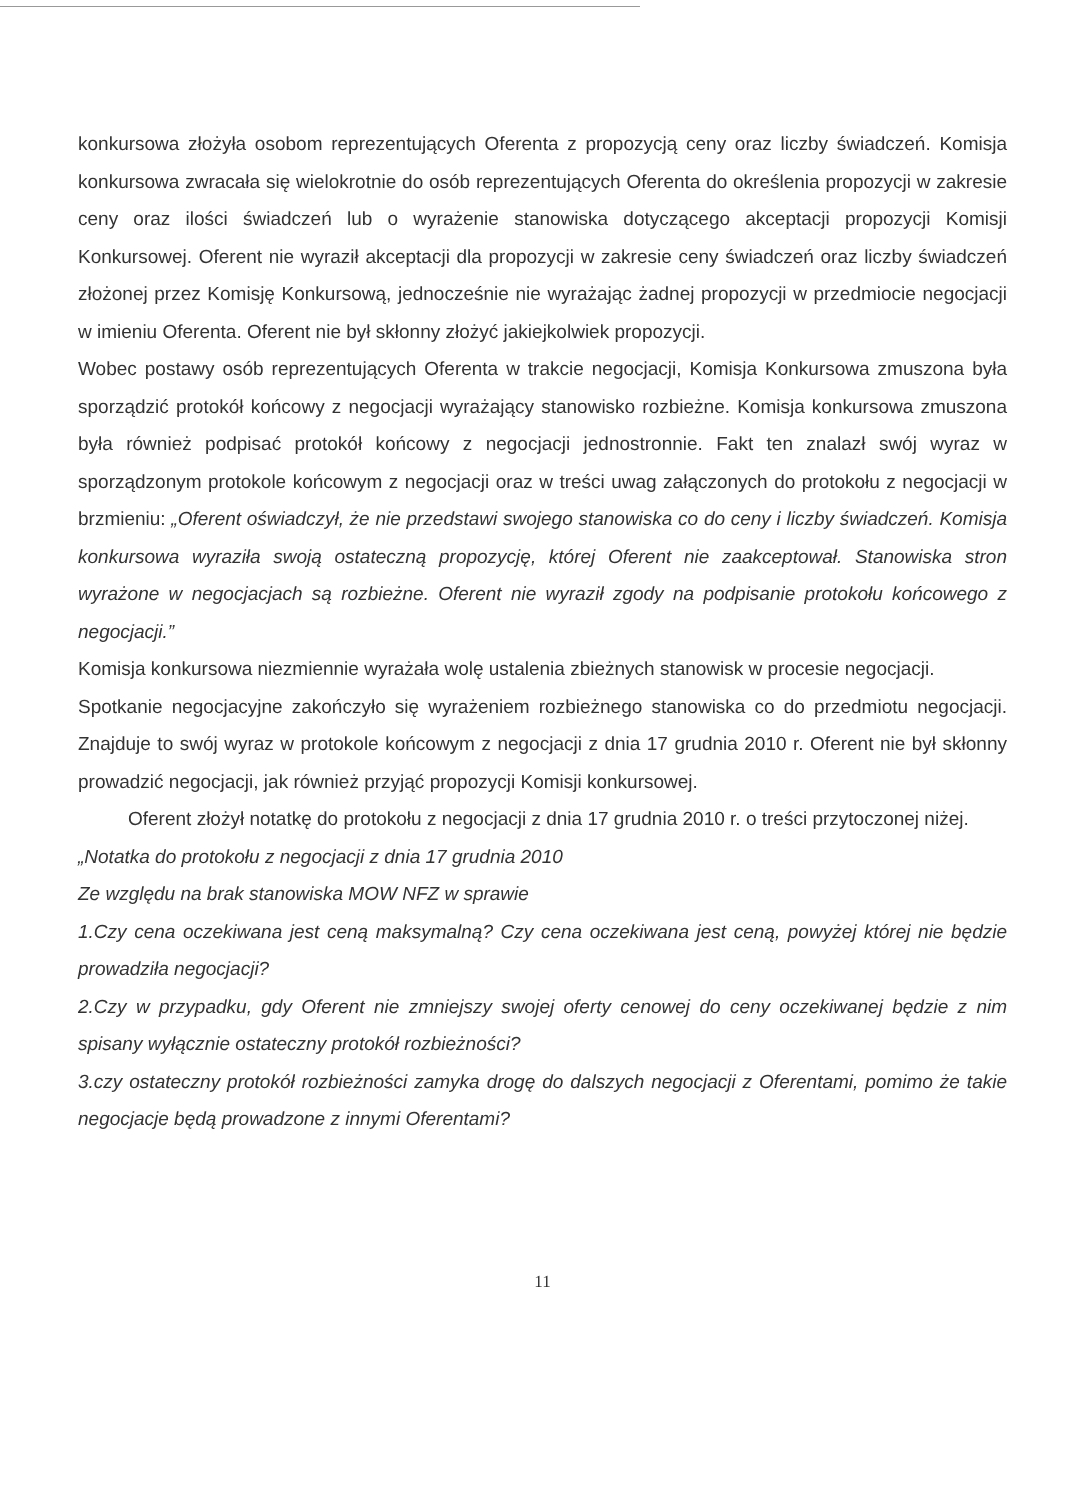konkursowa złożyła osobom reprezentujących Oferenta z propozycją ceny oraz liczby świadczeń. Komisja konkursowa zwracała się wielokrotnie do osób reprezentujących Oferenta do określenia propozycji w zakresie ceny oraz ilości świadczeń lub o wyrażenie stanowiska dotyczącego akceptacji propozycji Komisji Konkursowej. Oferent nie wyraził akceptacji dla propozycji w zakresie ceny świadczeń oraz liczby świadczeń złożonej przez Komisję Konkursową, jednocześnie nie wyrażając żadnej propozycji w przedmiocie negocjacji w imieniu Oferenta. Oferent nie był skłonny złożyć jakiejkolwiek propozycji.
Wobec postawy osób reprezentujących Oferenta w trakcie negocjacji, Komisja Konkursowa zmuszona była sporządzić protokół końcowy z negocjacji wyrażający stanowisko rozbieżne. Komisja konkursowa zmuszona była również podpisać protokół końcowy z negocjacji jednostronnie. Fakt ten znalazł swój wyraz w sporządzonym protokole końcowym z negocjacji oraz w treści uwag załączonych do protokołu z negocjacji w brzmieniu: „Oferent oświadczył, że nie przedstawi swojego stanowiska co do ceny i liczby świadczeń. Komisja konkursowa wyraziła swoją ostateczną propozycję, której Oferent nie zaakceptował. Stanowiska stron wyrażone w negocjacjach są rozbieżne. Oferent nie wyraził zgody na podpisanie protokołu końcowego z negocjacji.”
Komisja konkursowa niezmiennie wyrażała wolę ustalenia zbieżnych stanowisk w procesie negocjacji.
Spotkanie negocjacyjne zakończyło się wyrażeniem rozbieżnego stanowiska co do przedmiotu negocjacji. Znajduje to swój wyraz w protokole końcowym z negocjacji z dnia 17 grudnia 2010 r. Oferent nie był skłonny prowadzić negocjacji, jak również przyjąć propozycji Komisji konkursowej.
Oferent złożył notatkę do protokołu z negocjacji z dnia 17 grudnia 2010 r. o treści przytoczonej niżej.
„Notatka do protokołu z negocjacji z dnia 17 grudnia 2010
Ze względu na brak stanowiska MOW NFZ w sprawie
1.Czy cena oczekiwana jest ceną maksymalną? Czy cena oczekiwana jest ceną, powyżej której nie będzie prowadziła negocjacji?
2.Czy w przypadku, gdy Oferent nie zmniejszy swojej oferty cenowej do ceny oczekiwanej będzie z nim spisany wyłącznie ostateczny protokół rozbieżności?
3.czy ostateczny protokół rozbieżności zamyka drogę do dalszych negocjacji z Oferentami, pomimo że takie negocjacje będą prowadzone z innymi Oferentami?
11